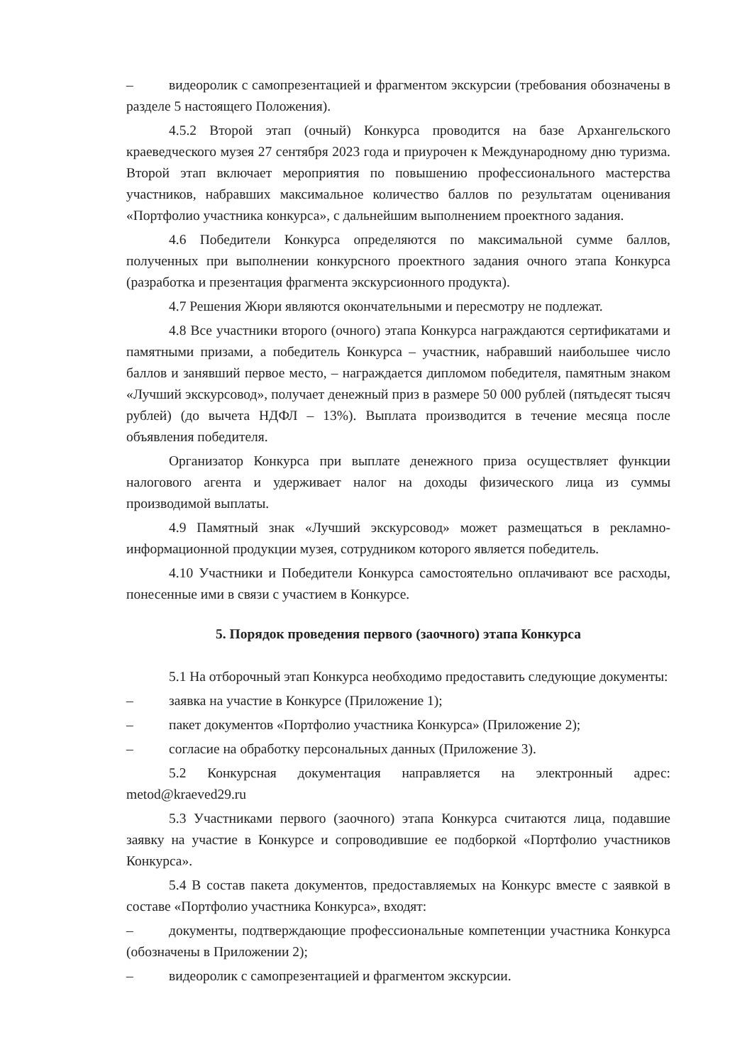– видеоролик с самопрезентацией и фрагментом экскурсии (требования обозначены в разделе 5 настоящего Положения).
4.5.2 Второй этап (очный) Конкурса проводится на базе Архангельского краеведческого музея 27 сентября 2023 года и приурочен к Международному дню туризма. Второй этап включает мероприятия по повышению профессионального мастерства участников, набравших максимальное количество баллов по результатам оценивания «Портфолио участника конкурса», с дальнейшим выполнением проектного задания.
4.6 Победители Конкурса определяются по максимальной сумме баллов, полученных при выполнении конкурсного проектного задания очного этапа Конкурса (разработка и презентация фрагмента экскурсионного продукта).
4.7 Решения Жюри являются окончательными и пересмотру не подлежат.
4.8 Все участники второго (очного) этапа Конкурса награждаются сертификатами и памятными призами, а победитель Конкурса – участник, набравший наибольшее число баллов и занявший первое место, – награждается дипломом победителя, памятным знаком «Лучший экскурсовод», получает денежный приз в размере 50 000 рублей (пятьдесят тысяч рублей) (до вычета НДФЛ – 13%). Выплата производится в течение месяца после объявления победителя.
Организатор Конкурса при выплате денежного приза осуществляет функции налогового агента и удерживает налог на доходы физического лица из суммы производимой выплаты.
4.9 Памятный знак «Лучший экскурсовод» может размещаться в рекламно-информационной продукции музея, сотрудником которого является победитель.
4.10 Участники и Победители Конкурса самостоятельно оплачивают все расходы, понесенные ими в связи с участием в Конкурсе.
5. Порядок проведения первого (заочного) этапа Конкурса
5.1 На отборочный этап Конкурса необходимо предоставить следующие документы:
– заявка на участие в Конкурсе (Приложение 1);
– пакет документов «Портфолио участника Конкурса» (Приложение 2);
– согласие на обработку персональных данных (Приложение 3).
5.2 Конкурсная документация направляется на электронный адрес: metod@kraeved29.ru
5.3 Участниками первого (заочного) этапа Конкурса считаются лица, подавшие заявку на участие в Конкурсе и сопроводившие ее подборкой «Портфолио участников Конкурса».
5.4 В состав пакета документов, предоставляемых на Конкурс вместе с заявкой в составе «Портфолио участника Конкурса», входят:
– документы, подтверждающие профессиональные компетенции участника Конкурса (обозначены в Приложении 2);
– видеоролик с самопрезентацией и фрагментом экскурсии.